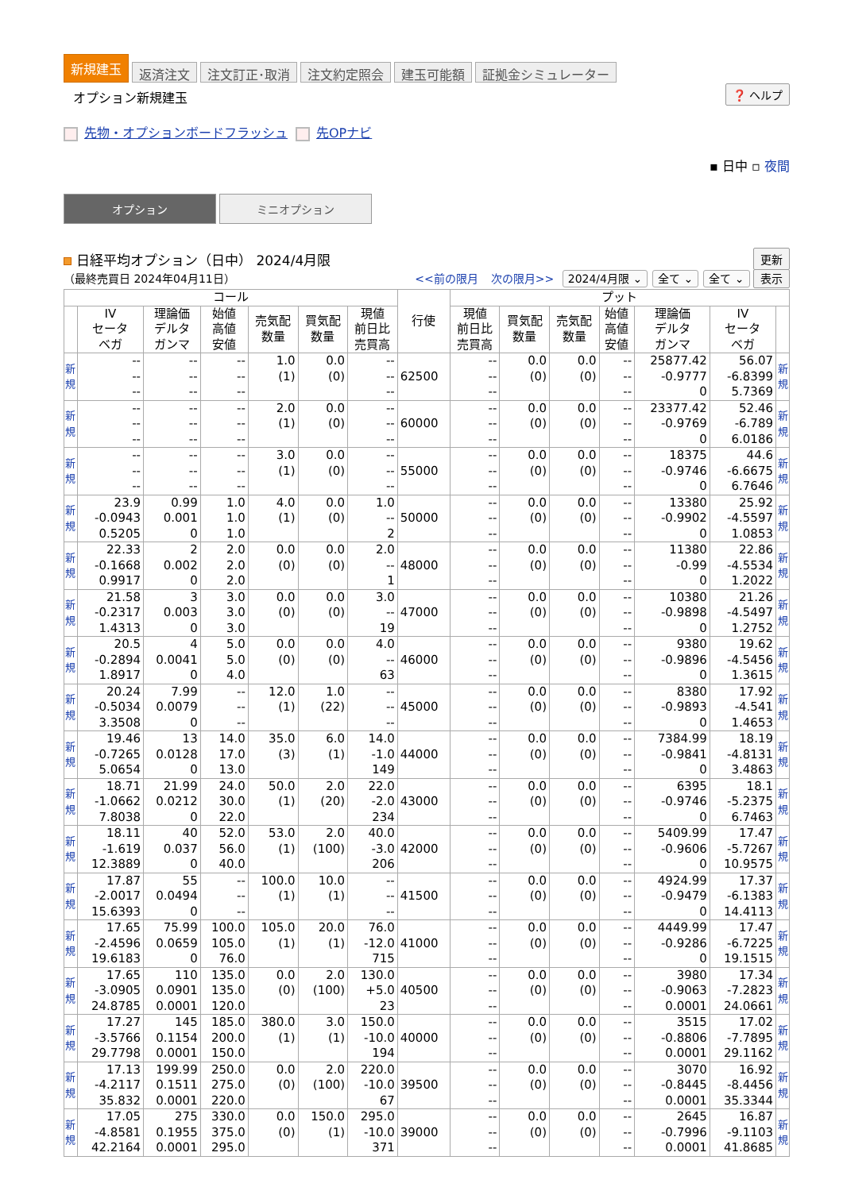新規建玉 返済注文 注文訂正･取消 注文約定照会 建玉可能額 証拠金シミュレーター
オプション新規建玉
❓ ヘルプ
先物・オプションボードフラッシュ 先OPナビ
▪ 日中 ▫ 夜間
オプション ミニオプション
日経平均オプション（日中） 2024/4月限 更新
（最終売買日 2024年04月11日） <<前の限月 次の限月>> 2024/4月限 ⌄ 全て ⌄ 全て ⌄ 表示
| コール | | | | | | | 行使 | プット | | | | | | |
| --- | --- | --- | --- | --- | --- | --- | --- | --- | --- | --- | --- | --- | --- | --- |
| | IV セータ ベガ | 理論価 デルタ ガンマ | 始値 高値 安値 | 売気配 数量 | 買気配 数量 | 現値 前日比 売買高 | | 現値 前日比 売買高 | 買気配 数量 | 売気配 数量 | 始値 高値 安値 | 理論価 デルタ ガンマ | IV セータ ベガ | |
| 新 規 | -- -- -- | -- -- -- | -- -- -- | 1.0 (1) | 0.0 (0) | -- -- -- | 62500 | -- -- -- | 0.0 (0) | 0.0 (0) | -- -- -- | 25877.42 -0.9777 0 | 56.07 -6.8399 5.7369 | 新 規 |
| 新 規 | -- -- -- | -- -- -- | -- -- -- | 2.0 (1) | 0.0 (0) | -- -- -- | 60000 | -- -- -- | 0.0 (0) | 0.0 (0) | -- -- -- | 23377.42 -0.9769 0 | 52.46 -6.789 6.0186 | 新 規 |
| 新 規 | -- -- -- | -- -- -- | -- -- -- | 3.0 (1) | 0.0 (0) | -- -- -- | 55000 | -- -- -- | 0.0 (0) | 0.0 (0) | -- -- -- | 18375 -0.9746 0 | 44.6 -6.6675 6.7646 | 新 規 |
| 新 規 | 23.9 -0.0943 0.5205 | 0.99 0.001 0 | 1.0 1.0 1.0 | 4.0 (1) | 0.0 (0) | 1.0 -- 2 | 50000 | -- -- -- | 0.0 (0) | 0.0 (0) | -- -- -- | 13380 -0.9902 0 | 25.92 -4.5597 1.0853 | 新 規 |
| 新 規 | 22.33 -0.1668 0.9917 | 2 0.002 0 | 2.0 2.0 2.0 | 0.0 (0) | 0.0 (0) | 2.0 -- 1 | 48000 | -- -- -- | 0.0 (0) | 0.0 (0) | -- -- -- | 11380 -0.99 0 | 22.86 -4.5534 1.2022 | 新 規 |
| 新 規 | 21.58 -0.2317 1.4313 | 3 0.003 0 | 3.0 3.0 3.0 | 0.0 (0) | 0.0 (0) | 3.0 -- 19 | 47000 | -- -- -- | 0.0 (0) | 0.0 (0) | -- -- -- | 10380 -0.9898 0 | 21.26 -4.5497 1.2752 | 新 規 |
| 新 規 | 20.5 -0.2894 1.8917 | 4 0.0041 0 | 5.0 5.0 4.0 | 0.0 (0) | 0.0 (0) | 4.0 -- 63 | 46000 | -- -- -- | 0.0 (0) | 0.0 (0) | -- -- -- | 9380 -0.9896 0 | 19.62 -4.5456 1.3615 | 新 規 |
| 新 規 | 20.24 -0.5034 3.3508 | 7.99 0.0079 0 | -- -- -- | 12.0 (1) | 1.0 (22) | -- -- -- | 45000 | -- -- -- | 0.0 (0) | 0.0 (0) | -- -- -- | 8380 -0.9893 0 | 17.92 -4.541 1.4653 | 新 規 |
| 新 規 | 19.46 -0.7265 5.0654 | 13 0.0128 0 | 14.0 17.0 13.0 | 35.0 (3) | 6.0 (1) | 14.0 -1.0 149 | 44000 | -- -- -- | 0.0 (0) | 0.0 (0) | -- -- -- | 7384.99 -0.9841 0 | 18.19 -4.8131 3.4863 | 新 規 |
| 新 規 | 18.71 -1.0662 7.8038 | 21.99 0.0212 0 | 24.0 30.0 22.0 | 50.0 (1) | 2.0 (20) | 22.0 -2.0 234 | 43000 | -- -- -- | 0.0 (0) | 0.0 (0) | -- -- -- | 6395 -0.9746 0 | 18.1 -5.2375 6.7463 | 新 規 |
| 新 規 | 18.11 -1.619 12.3889 | 40 0.037 0 | 52.0 56.0 40.0 | 53.0 (1) | 2.0 (100) | 40.0 -3.0 206 | 42000 | -- -- -- | 0.0 (0) | 0.0 (0) | -- -- -- | 5409.99 -0.9606 0 | 17.47 -5.7267 10.9575 | 新 規 |
| 新 規 | 17.87 -2.0017 15.6393 | 55 0.0494 0 | -- -- -- | 100.0 (1) | 10.0 (1) | -- -- -- | 41500 | -- -- -- | 0.0 (0) | 0.0 (0) | -- -- -- | 4924.99 -0.9479 0 | 17.37 -6.1383 14.4113 | 新 規 |
| 新 規 | 17.65 -2.4596 19.6183 | 75.99 0.0659 0 | 100.0 105.0 76.0 | 105.0 (1) | 20.0 (1) | 76.0 -12.0 715 | 41000 | -- -- -- | 0.0 (0) | 0.0 (0) | -- -- -- | 4449.99 -0.9286 0 | 17.47 -6.7225 19.1515 | 新 規 |
| 新 規 | 17.65 -3.0905 24.8785 | 110 0.0901 0.0001 | 135.0 135.0 120.0 | 0.0 (0) | 2.0 (100) | 130.0 +5.0 23 | 40500 | -- -- -- | 0.0 (0) | 0.0 (0) | -- -- -- | 3980 -0.9063 0.0001 | 17.34 -7.2823 24.0661 | 新 規 |
| 新 規 | 17.27 -3.5766 29.7798 | 145 0.1154 0.0001 | 185.0 200.0 150.0 | 380.0 (1) | 3.0 (1) | 150.0 -10.0 194 | 40000 | -- -- -- | 0.0 (0) | 0.0 (0) | -- -- -- | 3515 -0.8806 0.0001 | 17.02 -7.7895 29.1162 | 新 規 |
| 新 規 | 17.13 -4.2117 35.832 | 199.99 0.1511 0.0001 | 250.0 275.0 220.0 | 0.0 (0) | 2.0 (100) | 220.0 -10.0 67 | 39500 | -- -- -- | 0.0 (0) | 0.0 (0) | -- -- -- | 3070 -0.8445 0.0001 | 16.92 -8.4456 35.3344 | 新 規 |
| 新 規 | 17.05 -4.8581 42.2164 | 275 0.1955 0.0001 | 330.0 375.0 295.0 | 0.0 (0) | 150.0 (1) | 295.0 -10.0 371 | 39000 | -- -- -- | 0.0 (0) | 0.0 (0) | -- -- -- | 2645 -0.7996 0.0001 | 16.87 -9.1103 41.8685 | 新 規 |